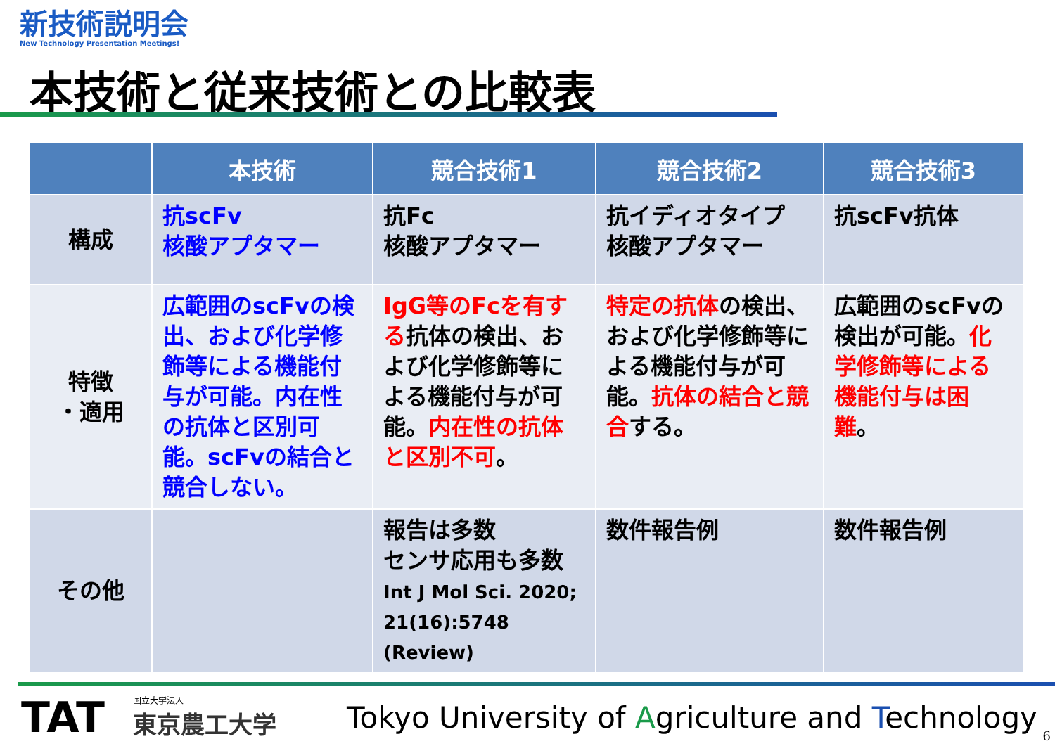新技術説明会
New Technology Presentation Meetings!
本技術と従来技術との比較表
| | 本技術 | 競合技術1 | 競合技術2 | 競合技術3 |
| --- | --- | --- | --- | --- |
| 構成 | 抗scFv 核酸アプタマー | 抗Fc 核酸アプタマー | 抗イディオタイプ 核酸アプタマー | 抗scFv抗体 |
| 特徴 ・適用 | 広範囲のscFvの検出、および化学修飾等による機能付与が可能。内在性の抗体と区別可能。scFvの結合と競合しない。 | IgG等のFcを有する 抗体の検出、および化学修飾等による機能付与が可能。 内在性の抗体と区別不可 。 | 特定の抗体 の検出、および化学修飾等による機能付与が可能。 抗体の結合と競合 する。 | 広範囲のscFvの検出が可能。 化学修飾等による機能付与は困難 。 |
| その他 | | 報告は多数 センサ応用も多数 Int J Mol Sci. 2020; 21(16):5748 (Review) | 数件報告例 | 数件報告例 |
TAT
国立大学法人
東京農工大学
Tokyo University of Agriculture and Technology
6